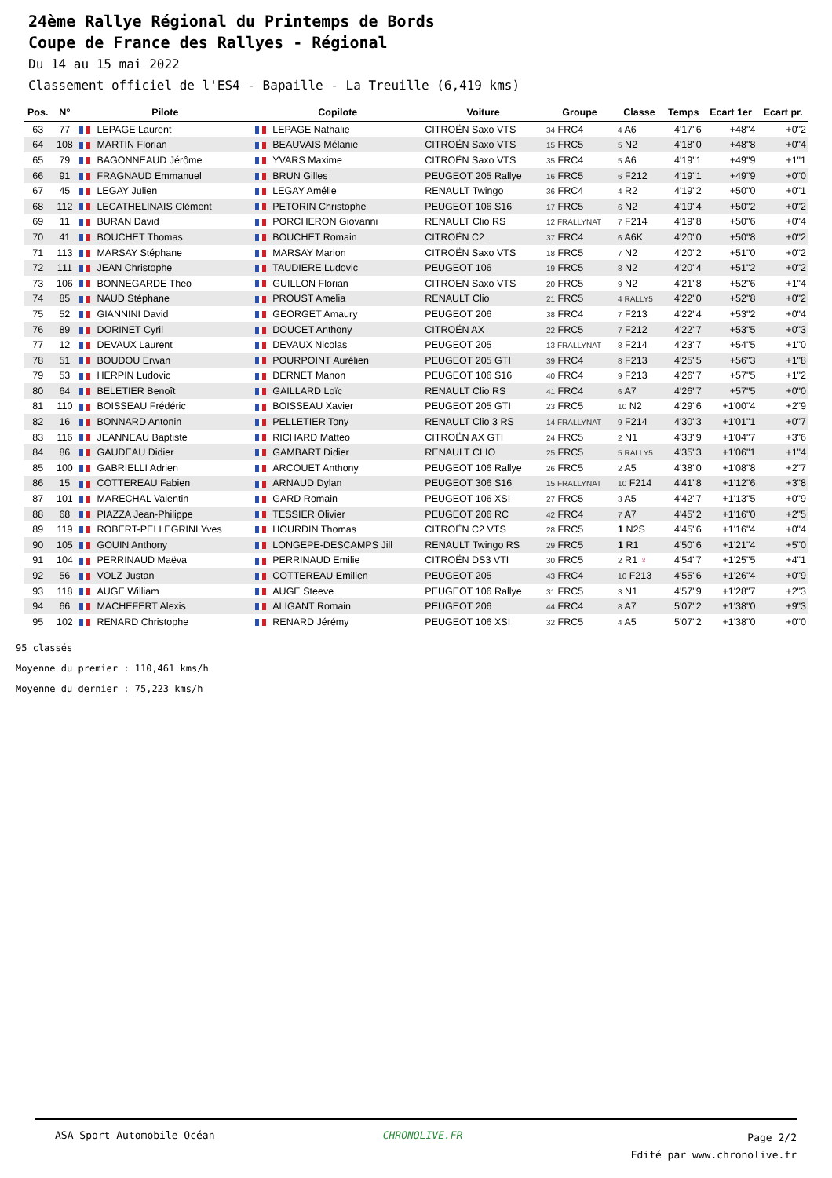24ème Rallye Régional du Printemps de Bords
Coupe de France des Rallyes - Régional
Du 14 au 15 mai 2022
Classement officiel de l'ES4 - Bapaille - La Treuille (6,419 kms)
| Pos. | N° | Pilote | Copilote | Voiture | Groupe | Classe | Temps | Ecart 1er | Ecart pr. |
| --- | --- | --- | --- | --- | --- | --- | --- | --- | --- |
| 63 | 77 | LEPAGE Laurent | LEPAGE Nathalie | CITROËN Saxo VTS | 34 FRC4 | 4 A6 | 4'17"6 | +48"4 | +0"2 |
| 64 | 108 | MARTIN Florian | BEAUVAIS Mélanie | CITROËN Saxo VTS | 15 FRC5 | 5 N2 | 4'18"0 | +48"8 | +0"4 |
| 65 | 79 | BAGONNEAUD Jérôme | YVARS Maxime | CITROËN Saxo VTS | 35 FRC4 | 5 A6 | 4'19"1 | +49"9 | +1"1 |
| 66 | 91 | FRAGNAUD Emmanuel | BRUN Gilles | PEUGEOT 205 Rallye | 16 FRC5 | 6 F212 | 4'19"1 | +49"9 | +0"0 |
| 67 | 45 | LEGAY Julien | LEGAY Amélie | RENAULT Twingo | 36 FRC4 | 4 R2 | 4'19"2 | +50"0 | +0"1 |
| 68 | 112 | LECATHELINAIS Clément | PETORIN Christophe | PEUGEOT 106 S16 | 17 FRC5 | 6 N2 | 4'19"4 | +50"2 | +0"2 |
| 69 | 11 | BURAN David | PORCHERON Giovanni | RENAULT Clio RS | 12 FRALLYNAT | 7 F214 | 4'19"8 | +50"6 | +0"4 |
| 70 | 41 | BOUCHET Thomas | BOUCHET Romain | CITROËN C2 | 37 FRC4 | 6 A6K | 4'20"0 | +50"8 | +0"2 |
| 71 | 113 | MARSAY Stéphane | MARSAY Marion | CITROËN Saxo VTS | 18 FRC5 | 7 N2 | 4'20"2 | +51"0 | +0"2 |
| 72 | 111 | JEAN Christophe | TAUDIERE Ludovic | PEUGEOT 106 | 19 FRC5 | 8 N2 | 4'20"4 | +51"2 | +0"2 |
| 73 | 106 | BONNEGARDE Theo | GUILLON Florian | CITROEN Saxo VTS | 20 FRC5 | 9 N2 | 4'21"8 | +52"6 | +1"4 |
| 74 | 85 | NAUD Stéphane | PROUST Amelia | RENAULT Clio | 21 FRC5 | 4 RALLY5 | 4'22"0 | +52"8 | +0"2 |
| 75 | 52 | GIANNINI David | GEORGET Amaury | PEUGEOT 206 | 38 FRC4 | 7 F213 | 4'22"4 | +53"2 | +0"4 |
| 76 | 89 | DORINET Cyril | DOUCET Anthony | CITROËN AX | 22 FRC5 | 7 F212 | 4'22"7 | +53"5 | +0"3 |
| 77 | 12 | DEVAUX Laurent | DEVAUX Nicolas | PEUGEOT 205 | 13 FRALLYNAT | 8 F214 | 4'23"7 | +54"5 | +1"0 |
| 78 | 51 | BOUDOU Erwan | POURPOINT Aurélien | PEUGEOT 205 GTI | 39 FRC4 | 8 F213 | 4'25"5 | +56"3 | +1"8 |
| 79 | 53 | HERPIN Ludovic | DERNET Manon | PEUGEOT 106 S16 | 40 FRC4 | 9 F213 | 4'26"7 | +57"5 | +1"2 |
| 80 | 64 | BELETIER Benoît | GAILLARD Loïc | RENAULT Clio RS | 41 FRC4 | 6 A7 | 4'26"7 | +57"5 | +0"0 |
| 81 | 110 | BOISSEAU Frédéric | BOISSEAU Xavier | PEUGEOT 205 GTI | 23 FRC5 | 10 N2 | 4'29"6 | +1'00"4 | +2"9 |
| 82 | 16 | BONNARD Antonin | PELLETIER Tony | RENAULT Clio 3 RS | 14 FRALLYNAT | 9 F214 | 4'30"3 | +1'01"1 | +0"7 |
| 83 | 116 | JEANNEAU Baptiste | RICHARD Matteo | CITROËN AX GTI | 24 FRC5 | 2 N1 | 4'33"9 | +1'04"7 | +3"6 |
| 84 | 86 | GAUDEAU Didier | GAMBART Didier | RENAULT CLIO | 25 FRC5 | 5 RALLY5 | 4'35"3 | +1'06"1 | +1"4 |
| 85 | 100 | GABRIELLI Adrien | ARCOUET Anthony | PEUGEOT 106 Rallye | 26 FRC5 | 2 A5 | 4'38"0 | +1'08"8 | +2"7 |
| 86 | 15 | COTTEREAU Fabien | ARNAUD Dylan | PEUGEOT 306 S16 | 15 FRALLYNAT | 10 F214 | 4'41"8 | +1'12"6 | +3"8 |
| 87 | 101 | MARECHAL Valentin | GARD Romain | PEUGEOT 106 XSI | 27 FRC5 | 3 A5 | 4'42"7 | +1'13"5 | +0"9 |
| 88 | 68 | PIAZZA Jean-Philippe | TESSIER Olivier | PEUGEOT 206 RC | 42 FRC4 | 7 A7 | 4'45"2 | +1'16"0 | +2"5 |
| 89 | 119 | ROBERT-PELLEGRINI Yves | HOURDIN Thomas | CITROËN C2 VTS | 28 FRC5 | 1 N2S | 4'45"6 | +1'16"4 | +0"4 |
| 90 | 105 | GOUIN Anthony | LONGEPE-DESCAMPS Jill | RENAULT Twingo RS | 29 FRC5 | 1 R1 | 4'50"6 | +1'21"4 | +5"0 |
| 91 | 104 | PERRINAUD Maëva | PERRINAUD Emilie | CITROËN DS3 VTI | 30 FRC5 | 2 R1 ♀ | 4'54"7 | +1'25"5 | +4"1 |
| 92 | 56 | VOLZ Justan | COTTEREAU Emilien | PEUGEOT 205 | 43 FRC4 | 10 F213 | 4'55"6 | +1'26"4 | +0"9 |
| 93 | 118 | AUGE William | AUGE Steeve | PEUGEOT 106 Rallye | 31 FRC5 | 3 N1 | 4'57"9 | +1'28"7 | +2"3 |
| 94 | 66 | MACHEFERT Alexis | ALIGANT Romain | PEUGEOT 206 | 44 FRC4 | 8 A7 | 5'07"2 | +1'38"0 | +9"3 |
| 95 | 102 | RENARD Christophe | RENARD Jérémy | PEUGEOT 106 XSI | 32 FRC5 | 4 A5 | 5'07"2 | +1'38"0 | +0"0 |
95 classés
Moyenne du premier : 110,461 kms/h
Moyenne du dernier : 75,223 kms/h
ASA Sport Automobile Océan CHRONOLIVE.FR Page 2/2
Edité par www.chronolive.fr